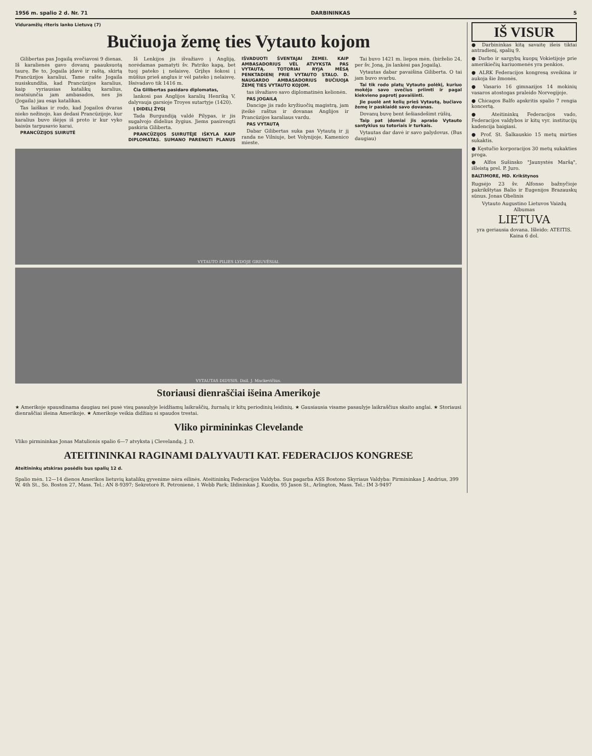1956 m. spalio 2 d. Nr. 71 DARBININKAS 5
Viduramžių riteris lanko Lietuvą (7)
Bučiuoja žemę ties Vytauto kojom
Gilibertas pas Jogailą svečiavosi 9 dienas. Iš karalienės gavo dovanų paauksuotą taurę. Be to, Jogaila įdavė ir raštą, skirtą Prancūzijos karaliui. Tame rašte Jogaila nusiskundžia, kad Prancūzijos karalius, kaip vyriausias katalikų karalius, neatsiunčia jam ambasados, nes jis (Jogaila) jau esąs katalikas.
Tas laiškas ir rodo, kad Jogailos dvaras nieko nežinojo, kas dedasi Prancūzijoje, kur karalius buvo išėjęs iš proto ir kur vyko baisūs tarpusavio karai.
PRANCŪZIJOS SUIRUTĖ
Iš Lenkijos jis išvažiavo į Angliją, norėdamas pamatyti šv. Patriko kapą, bet tuoj pateko į nelaisvę. Grįžęs šokosi į mūšius prieš anglus ir vėl pateko į nelaisvę. Išsivadavo tik 1416 m.
Čia Gilibertas pasidaro diplomatas,
lankosi pas Anglijos karalių Henriką V, dalyvauja garsioje Troyes sutartyje (1420).
Į DIDELĮ ŽYGĮ
Tada Burgundiją valdė Pilypas, ir jis sugalvojo didelius žygius. Jiems pasirengti paskiria Giliberta.
PRANCŪZIJOS SUIRUTĖJE IŠKYLA KAIP DIPLOMATAS. SUMANO PARENGTI PLANUS IŠVADUOTI ŠVENTAJAI ŽEMEI. KAIP AMBASADORIUS VĖL ATVYKSTA PAS VYTAUTĄ. TOTORIAI RYJA MĖSĄ PENKTADIENĮ PRIE VYTAUTO STALO. D. NAUGARDO AMBASADORIUS BUČIUOJA ŽEMĘ TIES VYTAUTO KOJOM.
tas išvažiavo savo diplomatinėn kelionėn.
PAS JOGAILĄ
Dancige jis rado kryžiuočių magistrą, jam įteikė raštus ir dovanas Anglijos ir Prancūzijos karaliaus vardu.
PAS VYTAUTĄ
Dabar Gilibertas suka pas Vytautą ir jį randa ne Vilniuje, bet Volynijoje, Kamenico miestе.
Tai buvo 1421 m. liepos mėn. (birželio 24, per šv. Joną, jis lankėsi pas Jogailą).
Vytautas dabar pavaišina Giliberta. O tai jam buvo svarbu.
Tai tik rodo platų Vytauto polėkį, kuriuo mokėjo savo svečius priimti ir pagal kiekvieno paprotį pavaišinti.
Jie puolė ant kelių prieš Vytautą, bučiavo žemę ir paskiaidė savo dovanas.
Dovanų buvę bent šešiasdešimt rūšių.
Taip pat įdomiai jis aprašo Vytauto santykius su totoriais ir turkais.
Vytautas dar davė ir savo palydovus. (Bus daugiau)
VYTAUTO PILIES LYDOJE GRIUVĖSIAI.
VYTAUTAS DIDYSIS. Dail. J. Mackevičius.
Storiausi dienraščiai išeina Amerikoje
★ Amerikoje spausdinama daugiau nei pusė visų pasaulyje leidžiamų laikraščių, žurnalų ir kitų periodinių leidinių. ★ Gausiausia visame pasaulyje laikraščius skaito anglai. ★ Storiausi dienraščiai išeina Amerikoje. ★ Amerikoje veikia didžiau si spaudos trestai.
Vliko pirmininkas Clevelande
Vliko pirmininkas Jonas Matulionis spalio 6—7 atvyksta į Clevelandą. J. D.
ATEITININKAI RAGINAMI DALYVAUTI KAT. FEDERACIJOS KONGRESE
Ateitininkų atskiras posėdis bus spalių 12 d.
Spalio mėn. 12—14 dienos Amerikos lietuvių katalikų gyvenime nėra eilinės. Ateitininkų Federacijos Valdyba. Sus pagarba ASS Bostono Skyriaus Valdyba: Pirmininkas J. Andrius, 399 W. 4th St., So. Boston 27, Mass. Tel.: AN 8-9397; Sekretorė R. Petronienė, 1 Webb Park; Iždininkas J. Kuodis, 95 Jason St., Arlington, Mass. Tel.: IM 3-9497
IŠ VISUR
● Darbininkas kitą savaitę išeis tiktai antradienį, spalių 9.
● Darbo ir sargybų kuopų Vokietijoje prie amerikiečių kariuomenės yra penkios.
● ALRK Federacijos kongresą sveikina ir aukoja šie žmonės.
● Vasario 16 gimnazijos 14 mokinių vasaros atostogas praleido Norvegijoje.
● Chicagos Balfo apskritis spalio 7 rengia koncertą.
● Ateitininkų Federacijos vado, Federacijos valdybos ir kitų vyr. institucijų kadencija baigiasi.
● Prof. St. Šalkauskio 15 metų mirties sukaktis.
● Kęstučio korporacijos 30 metų sukakties proga.
● Alfos Sušinsko "Jaunystės Maršą", išleistą prel. P. Juro.
BALTIMORE, MD. Krikštynos
Rugsėjo 23 šv. Alfonso bažnyčioje pakrikštytas Balio ir Eugenijos Brazauskų sūnus. Jonas Obelinis
Vytauto Augustino Lietuvos Vaizdų Albumas
LIETUVA
yra geriausia dovana. Išleido: ATEITIS. Kaina 6 dol.